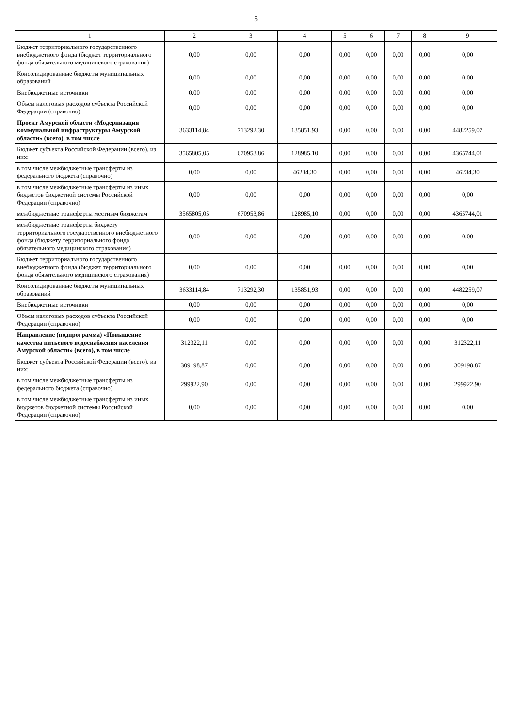5
| 1 | 2 | 3 | 4 | 5 | 6 | 7 | 8 | 9 |
| --- | --- | --- | --- | --- | --- | --- | --- | --- |
| Бюджет территориального государственного внебюджетного фонда (бюджет территориального фонда обязательного медицинского страхования) | 0,00 | 0,00 | 0,00 | 0,00 | 0,00 | 0,00 | 0,00 | 0,00 |
| Консолидированные бюджеты муниципальных образований | 0,00 | 0,00 | 0,00 | 0,00 | 0,00 | 0,00 | 0,00 | 0,00 |
| Внебюджетные источники | 0,00 | 0,00 | 0,00 | 0,00 | 0,00 | 0,00 | 0,00 | 0,00 |
| Объем налоговых расходов субъекта Российской Федерации (справочно) | 0,00 | 0,00 | 0,00 | 0,00 | 0,00 | 0,00 | 0,00 | 0,00 |
| Проект Амурской области «Модернизация коммунальной инфраструктуры Амурской области» (всего), в том числе | 3633114,84 | 713292,30 | 135851,93 | 0,00 | 0,00 | 0,00 | 0,00 | 4482259,07 |
| Бюджет субъекта Российской Федерации (всего), из них: | 3565805,05 | 670953,86 | 128985,10 | 0,00 | 0,00 | 0,00 | 0,00 | 4365744,01 |
| в том числе межбюджетные трансферты из федерального бюджета (справочно) | 0,00 | 0,00 | 46234,30 | 0,00 | 0,00 | 0,00 | 0,00 | 46234,30 |
| в том числе межбюджетные трансферты из иных бюджетов бюджетной системы Российской Федерации (справочно) | 0,00 | 0,00 | 0,00 | 0,00 | 0,00 | 0,00 | 0,00 | 0,00 |
| межбюджетные трансферты местным бюджетам | 3565805,05 | 670953,86 | 128985,10 | 0,00 | 0,00 | 0,00 | 0,00 | 4365744,01 |
| межбюджетные трансферты бюджету территориального государственного внебюджетного фонда (бюджету территориального фонда обязательного медицинского страхования) | 0,00 | 0,00 | 0,00 | 0,00 | 0,00 | 0,00 | 0,00 | 0,00 |
| Бюджет территориального государственного внебюджетного фонда (бюджет территориального фонда обязательного медицинского страхования) | 0,00 | 0,00 | 0,00 | 0,00 | 0,00 | 0,00 | 0,00 | 0,00 |
| Консолидированные бюджеты муниципальных образований | 3633114,84 | 713292,30 | 135851,93 | 0,00 | 0,00 | 0,00 | 0,00 | 4482259,07 |
| Внебюджетные источники | 0,00 | 0,00 | 0,00 | 0,00 | 0,00 | 0,00 | 0,00 | 0,00 |
| Объем налоговых расходов субъекта Российской Федерации (справочно) | 0,00 | 0,00 | 0,00 | 0,00 | 0,00 | 0,00 | 0,00 | 0,00 |
| Направление (подпрограмма) «Повышение качества питьевого водоснабжения населения Амурской области» (всего), в том числе | 312322,11 | 0,00 | 0,00 | 0,00 | 0,00 | 0,00 | 0,00 | 312322,11 |
| Бюджет субъекта Российской Федерации (всего), из них: | 309198,87 | 0,00 | 0,00 | 0,00 | 0,00 | 0,00 | 0,00 | 309198,87 |
| в том числе межбюджетные трансферты из федерального бюджета (справочно) | 299922,90 | 0,00 | 0,00 | 0,00 | 0,00 | 0,00 | 0,00 | 299922,90 |
| в том числе межбюджетные трансферты из иных бюджетов бюджетной системы Российской Федерации (справочно) | 0,00 | 0,00 | 0,00 | 0,00 | 0,00 | 0,00 | 0,00 | 0,00 |